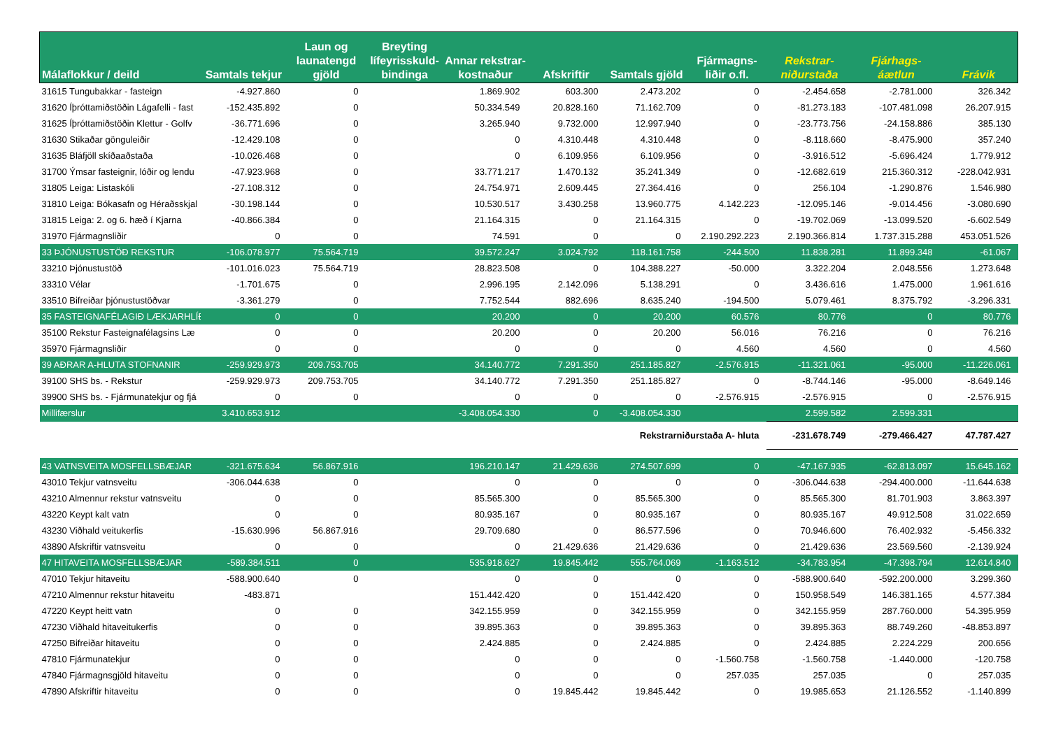| Málaflokkur / deild | Samtals tekjur | Laun og launatengd gjöld | Breyting lífeyrisskuld-bindinga | Annar rekstrar-kostnaður | Afskriftir | Samtals gjöld | Fjármagns-liðir o.fl. | Rekstrar-niðurstaða | Fjárhags-áætlun | Frávik |
| --- | --- | --- | --- | --- | --- | --- | --- | --- | --- | --- |
| 31615 Tungubakkar - fasteign | -4.927.860 | 0 | | 1.869.902 | 603.300 | 2.473.202 | 0 | -2.454.658 | -2.781.000 | 326.342 |
| 31620 Íþróttamiðstöðin Lágafelli - fast | -152.435.892 | 0 | | 50.334.549 | 20.828.160 | 71.162.709 | 0 | -81.273.183 | -107.481.098 | 26.207.915 |
| 31625 Íþróttamiðstöðin Klettur - Golfv | -36.771.696 | 0 | | 3.265.940 | 9.732.000 | 12.997.940 | 0 | -23.773.756 | -24.158.886 | 385.130 |
| 31630 Stikaðar gönguleiðir | -12.429.108 | 0 | | 0 | 4.310.448 | 4.310.448 | 0 | -8.118.660 | -8.475.900 | 357.240 |
| 31635 Bláfjöll skíðaaðstaða | -10.026.468 | 0 | | 0 | 6.109.956 | 6.109.956 | 0 | -3.916.512 | -5.696.424 | 1.779.912 |
| 31700 Ýmsar fasteignir, lóðir og lendu | -47.923.968 | 0 | | 33.771.217 | 1.470.132 | 35.241.349 | 0 | -12.682.619 | 215.360.312 | -228.042.931 |
| 31805 Leiga: Listaskóli | -27.108.312 | 0 | | 24.754.971 | 2.609.445 | 27.364.416 | 0 | 256.104 | -1.290.876 | 1.546.980 |
| 31810 Leiga: Bókasafn og Héraðsskjal | -30.198.144 | 0 | | 10.530.517 | 3.430.258 | 13.960.775 | 4.142.223 | -12.095.146 | -9.014.456 | -3.080.690 |
| 31815 Leiga: 2. og 6. hæð í Kjarna | -40.866.384 | 0 | | 21.164.315 | 0 | 21.164.315 | 0 | -19.702.069 | -13.099.520 | -6.602.549 |
| 31970 Fjármagnsliðir | 0 | 0 | | 74.591 | 0 | 0 | 2.190.292.223 | 2.190.366.814 | 1.737.315.288 | 453.051.526 |
| 33 ÞJÓNUSTUSTÖÐ REKSTUR | -106.078.977 | 75.564.719 | | 39.572.247 | 3.024.792 | 118.161.758 | -244.500 | 11.838.281 | 11.899.348 | -61.067 |
| 33210 Þjónustustöð | -101.016.023 | 75.564.719 | | 28.823.508 | 0 | 104.388.227 | -50.000 | 3.322.204 | 2.048.556 | 1.273.648 |
| 33310 Vélar | -1.701.675 | 0 | | 2.996.195 | 2.142.096 | 5.138.291 | 0 | 3.436.616 | 1.475.000 | 1.961.616 |
| 33510 Bifreiðar þjónustustöðvar | -3.361.279 | 0 | | 7.752.544 | 882.696 | 8.635.240 | -194.500 | 5.079.461 | 8.375.792 | -3.296.331 |
| 35 FASTEIGNAFÉLAGIÐ LÆKJARHLÍÐ | 0 | 0 | | 20.200 | 0 | 20.200 | 60.576 | 80.776 | 0 | 80.776 |
| 35100 Rekstur Fasteignafélagsins Læ | 0 | 0 | | 20.200 | 0 | 20.200 | 56.016 | 76.216 | 0 | 76.216 |
| 35970 Fjármagnsliðir | 0 | 0 | | 0 | 0 | 0 | 4.560 | 4.560 | 0 | 4.560 |
| 39 AÐRAR A-HLUTA STOFNANIR | -259.929.973 | 209.753.705 | | 34.140.772 | 7.291.350 | 251.185.827 | -2.576.915 | -11.321.061 | -95.000 | -11.226.061 |
| 39100 SHS bs. - Rekstur | -259.929.973 | 209.753.705 | | 34.140.772 | 7.291.350 | 251.185.827 | 0 | -8.744.146 | -95.000 | -8.649.146 |
| 39900 SHS bs. - Fjármunatekjur og fjá | 0 | 0 | | 0 | 0 | 0 | -2.576.915 | -2.576.915 | 0 | -2.576.915 |
| Millifærslur | 3.410.653.912 | | | -3.408.054.330 | 0 | -3.408.054.330 | | 2.599.582 | 2.599.331 | |
| | | | | | Rekstrarniðurstaða A- hluta | | | -231.678.749 | -279.466.427 | 47.787.427 |
| 43 VATNSVEITA MOSFELLSBÆJAR | -321.675.634 | 56.867.916 | | 196.210.147 | 21.429.636 | 274.507.699 | 0 | -47.167.935 | -62.813.097 | 15.645.162 |
| 43010 Tekjur vatnsveitu | -306.044.638 | 0 | | 0 | 0 | 0 | 0 | -306.044.638 | -294.400.000 | -11.644.638 |
| 43210 Almennur rekstur vatnsveitu | 0 | 0 | | 85.565.300 | 0 | 85.565.300 | 0 | 85.565.300 | 81.701.903 | 3.863.397 |
| 43220 Keypt kalt vatn | 0 | 0 | | 80.935.167 | 0 | 80.935.167 | 0 | 80.935.167 | 49.912.508 | 31.022.659 |
| 43230 Viðhald veitukerfis | -15.630.996 | 56.867.916 | | 29.709.680 | 0 | 86.577.596 | 0 | 70.946.600 | 76.402.932 | -5.456.332 |
| 43890 Afskriftir vatnsveitu | 0 | 0 | | 0 | 21.429.636 | 21.429.636 | 0 | 21.429.636 | 23.569.560 | -2.139.924 |
| 47 HITAVEITA MOSFELLSBÆJAR | -589.384.511 | 0 | | 535.918.627 | 19.845.442 | 555.764.069 | -1.163.512 | -34.783.954 | -47.398.794 | 12.614.840 |
| 47010 Tekjur hitaveitu | -588.900.640 | 0 | | 0 | 0 | 0 | 0 | -588.900.640 | -592.200.000 | 3.299.360 |
| 47210 Almennur rekstur hitaveitu | -483.871 | | | 151.442.420 | 0 | 151.442.420 | 0 | 150.958.549 | 146.381.165 | 4.577.384 |
| 47220 Keypt heitt vatn | 0 | 0 | | 342.155.959 | 0 | 342.155.959 | 0 | 342.155.959 | 287.760.000 | 54.395.959 |
| 47230 Viðhald hitaveitukerfis | 0 | 0 | | 39.895.363 | 0 | 39.895.363 | 0 | 39.895.363 | 88.749.260 | -48.853.897 |
| 47250 Bifreiðar hitaveitu | 0 | 0 | | 2.424.885 | 0 | 2.424.885 | 0 | 2.424.885 | 2.224.229 | 200.656 |
| 47810 Fjármunatekjur | 0 | 0 | | 0 | 0 | 0 | -1.560.758 | -1.560.758 | -1.440.000 | -120.758 |
| 47840 Fjármagnsgjöld hitaveitu | 0 | 0 | | 0 | 0 | 0 | 257.035 | 257.035 | 0 | 257.035 |
| 47890 Afskriftir hitaveitu | 0 | 0 | | 0 | 19.845.442 | 19.845.442 | 0 | 19.985.653 | 21.126.552 | -1.140.899 |